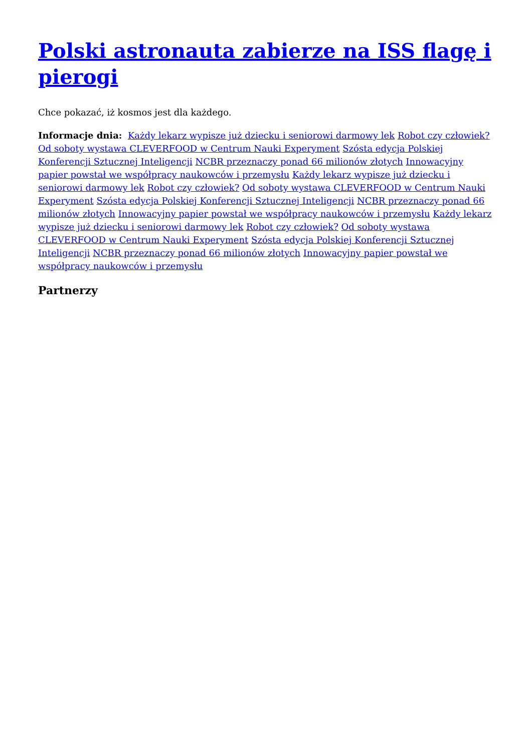Polski astronauta zabierze na ISS flagę i pierogi
Chce pokazać, iż kosmos jest dla każdego.
Informacje dnia: Każdy lekarz wypisze już dziecku i seniorowi darmowy lek Robot czy człowiek? Od soboty wystawa CLEVERFOOD w Centrum Nauki Experyment Szósta edycja Polskiej Konferencji Sztucznej Inteligencji NCBR przeznaczy ponad 66 milionów złotych Innowacyjny papier powstał we współpracy naukowców i przemysłu Każdy lekarz wypisze już dziecku i seniorowi darmowy lek Robot czy człowiek? Od soboty wystawa CLEVERFOOD w Centrum Nauki Experyment Szósta edycja Polskiej Konferencji Sztucznej Inteligencji NCBR przeznaczy ponad 66 milionów złotych Innowacyjny papier powstał we współpracy naukowców i przemysłu Każdy lekarz wypisze już dziecku i seniorowi darmowy lek Robot czy człowiek? Od soboty wystawa CLEVERFOOD w Centrum Nauki Experyment Szósta edycja Polskiej Konferencji Sztucznej Inteligencji NCBR przeznaczy ponad 66 milionów złotych Innowacyjny papier powstał we współpracy naukowców i przemysłu
Partnerzy